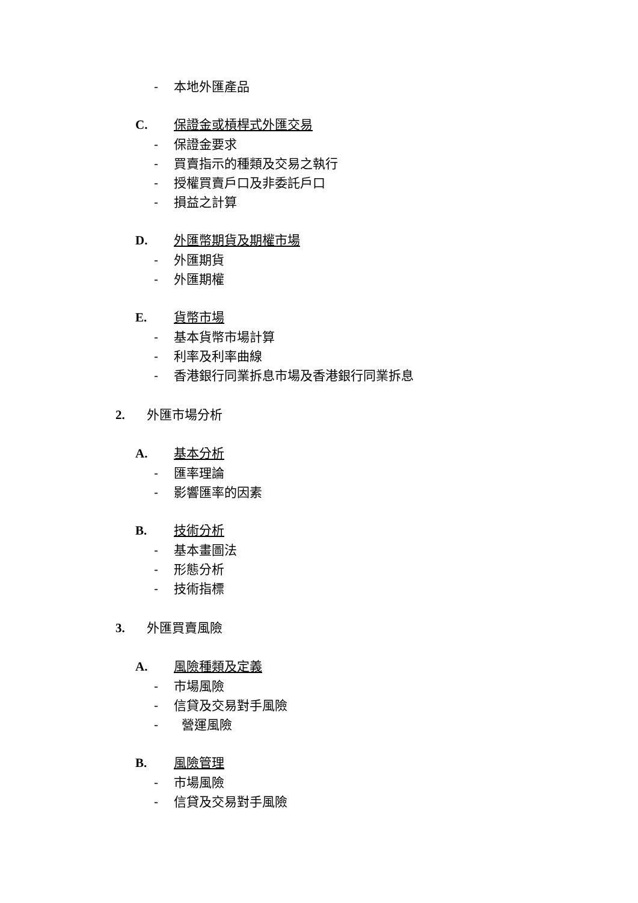- 本地外匯產品
C. 保證金或槓桿式外匯交易
- 保證金要求
- 買賣指示的種類及交易之執行
- 授權買賣戶口及非委託戶口
- 損益之計算
D. 外匯幣期貨及期權市場
- 外匯期貨
- 外匯期權
E. 貨幣市場
- 基本貨幣市場計算
- 利率及利率曲線
- 香港銀行同業拆息市場及香港銀行同業拆息
2. 外匯市場分析
A. 基本分析
- 匯率理論
- 影響匯率的因素
B. 技術分析
- 基本畫圖法
- 形態分析
- 技術指標
3. 外匯買賣風險
A. 風險種類及定義
- 市場風險
- 信貸及交易對手風險
- 營運風險
B. 風險管理
- 市場風險
- 信貸及交易對手風險